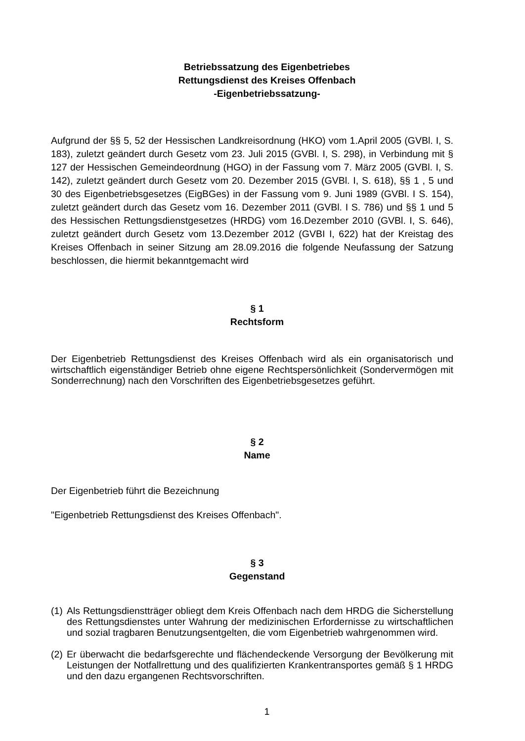Betriebssatzung des Eigenbetriebes
Rettungsdienst des Kreises Offenbach
-Eigenbetriebssatzung-
Aufgrund der §§ 5, 52 der Hessischen Landkreisordnung (HKO) vom 1.April 2005 (GVBl. I, S. 183), zuletzt geändert durch Gesetz vom 23. Juli 2015 (GVBl. I, S. 298), in Verbindung mit § 127 der Hessischen Gemeindeordnung (HGO) in der Fassung vom 7. März 2005 (GVBl. I, S. 142), zuletzt geändert durch Gesetz vom 20. Dezember 2015 (GVBl. I, S. 618), §§ 1 , 5 und 30 des Eigenbetriebsgesetzes (EigBGes) in der Fassung vom 9. Juni 1989 (GVBl. I S. 154), zuletzt geändert durch das Gesetz vom 16. Dezember 2011 (GVBl. I S. 786) und §§ 1 und 5 des Hessischen Rettungsdienstgesetzes (HRDG) vom 16.Dezember 2010 (GVBl. I, S. 646), zuletzt geändert durch Gesetz vom 13.Dezember 2012 (GVBI I, 622) hat der Kreistag des Kreises Offenbach in seiner Sitzung am 28.09.2016 die folgende Neufassung der Satzung beschlossen, die hiermit bekanntgemacht wird
§ 1
Rechtsform
Der Eigenbetrieb Rettungsdienst des Kreises Offenbach wird als ein organisatorisch und wirtschaftlich eigenständiger Betrieb ohne eigene Rechtspersönlichkeit (Sondervermögen mit Sonderrechnung) nach den Vorschriften des Eigenbetriebsgesetzes geführt.
§ 2
Name
Der Eigenbetrieb führt die Bezeichnung
"Eigenbetrieb Rettungsdienst des Kreises Offenbach".
§ 3
Gegenstand
(1) Als Rettungsdienstträger obliegt dem Kreis Offenbach nach dem HRDG die Sicherstellung des Rettungsdienstes unter Wahrung der medizinischen Erfordernisse zu wirtschaftlichen und sozial tragbaren Benutzungsentgelten, die vom Eigenbetrieb wahrgenommen wird.
(2) Er überwacht die bedarfsgerechte und flächendeckende Versorgung der Bevölkerung mit Leistungen der Notfallrettung und des qualifizierten Krankentransportes gemäß § 1 HRDG und den dazu ergangenen Rechtsvorschriften.
1